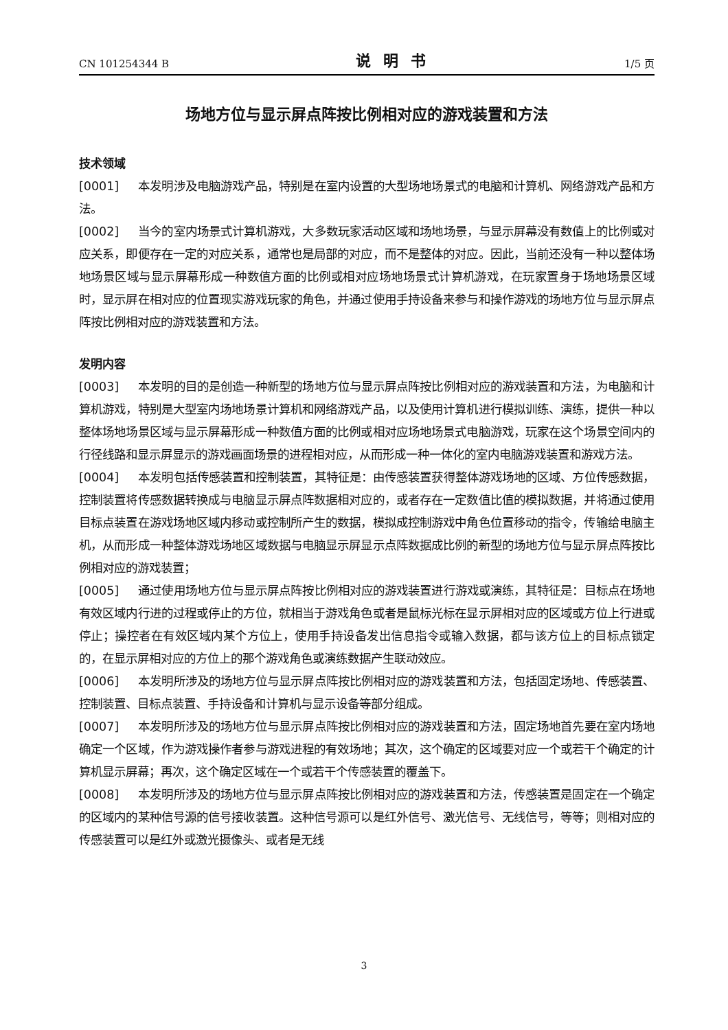CN 101254344 B 说明书 1/5 页
场地方位与显示屏点阵按比例相对应的游戏装置和方法
技术领域
[0001] 本发明涉及电脑游戏产品，特别是在室内设置的大型场地场景式的电脑和计算机、网络游戏产品和方法。
[0002] 当今的室内场景式计算机游戏，大多数玩家活动区域和场地场景，与显示屏幕没有数值上的比例或对应关系，即便存在一定的对应关系，通常也是局部的对应，而不是整体的对应。因此，当前还没有一种以整体场地场景区域与显示屏幕形成一种数值方面的比例或相对应场地场景式计算机游戏，在玩家置身于场地场景区域时，显示屏在相对应的位置现实游戏玩家的角色，并通过使用手持设备来参与和操作游戏的场地方位与显示屏点阵按比例相对应的游戏装置和方法。
发明内容
[0003] 本发明的目的是创造一种新型的场地方位与显示屏点阵按比例相对应的游戏装置和方法，为电脑和计算机游戏，特别是大型室内场地场景计算机和网络游戏产品，以及使用计算机进行模拟训练、演练，提供一种以整体场地场景区域与显示屏幕形成一种数值方面的比例或相对应场地场景式电脑游戏，玩家在这个场景空间内的行径线路和显示屏显示的游戏画面场景的进程相对应，从而形成一种一体化的室内电脑游戏装置和游戏方法。
[0004] 本发明包括传感装置和控制装置，其特征是：由传感装置获得整体游戏场地的区域、方位传感数据，控制装置将传感数据转换成与电脑显示屏点阵数据相对应的，或者存在一定数值比值的模拟数据，并将通过使用目标点装置在游戏场地区域内移动或控制所产生的数据，模拟成控制游戏中角色位置移动的指令，传输给电脑主机，从而形成一种整体游戏场地区域数据与电脑显示屏显示点阵数据成比例的新型的场地方位与显示屏点阵按比例相对应的游戏装置；
[0005] 通过使用场地方位与显示屏点阵按比例相对应的游戏装置进行游戏或演练，其特征是：目标点在场地有效区域内行进的过程或停止的方位，就相当于游戏角色或者是鼠标光标在显示屏相对应的区域或方位上行进或停止；操控者在有效区域内某个方位上，使用手持设备发出信息指令或输入数据，都与该方位上的目标点锁定的，在显示屏相对应的方位上的那个游戏角色或演练数据产生联动效应。
[0006] 本发明所涉及的场地方位与显示屏点阵按比例相对应的游戏装置和方法，包括固定场地、传感装置、控制装置、目标点装置、手持设备和计算机与显示设备等部分组成。
[0007] 本发明所涉及的场地方位与显示屏点阵按比例相对应的游戏装置和方法，固定场地首先要在室内场地确定一个区域，作为游戏操作者参与游戏进程的有效场地；其次，这个确定的区域要对应一个或若干个确定的计算机显示屏幕；再次，这个确定区域在一个或若干个传感装置的覆盖下。
[0008] 本发明所涉及的场地方位与显示屏点阵按比例相对应的游戏装置和方法，传感装置是固定在一个确定的区域内的某种信号源的信号接收装置。这种信号源可以是红外信号、激光信号、无线信号，等等；则相对应的传感装置可以是红外或激光摄像头、或者是无线
3